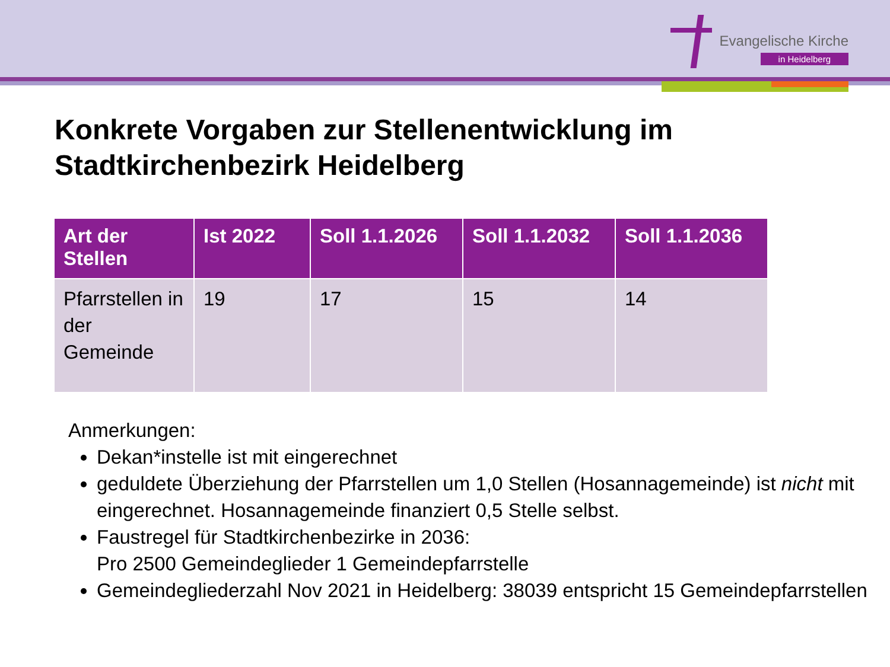Evangelische Kirche
in Heidelberg
Konkrete Vorgaben zur Stellenentwicklung im Stadtkirchenbezirk Heidelberg
| Art der Stellen | Ist 2022 | Soll 1.1.2026 | Soll 1.1.2032 | Soll 1.1.2036 |
| --- | --- | --- | --- | --- |
| Pfarrstellen in der Gemeinde | 19 | 17 | 15 | 14 |
Anmerkungen:
Dekan*instelle ist mit eingerechnet
geduldete Überziehung der Pfarrstellen um 1,0 Stellen (Hosannagemeinde) ist nicht mit eingerechnet. Hosannagemeinde finanziert 0,5 Stelle selbst.
Faustregel für Stadtkirchenbezirke in 2036:
Pro 2500 Gemeindeglieder 1 Gemeindepfarrstelle
Gemeindegliederzahl Nov 2021 in Heidelberg: 38039 entspricht 15 Gemeindepfarrstellen